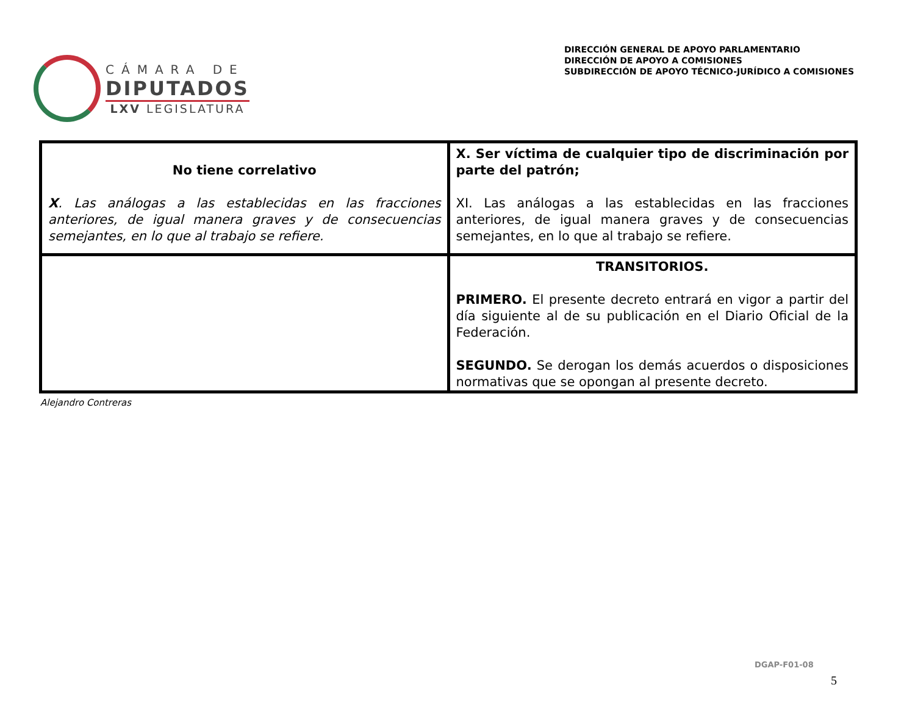CÁMARA DE
DIPUTADOS
LXV LEGISLATURA
DIRECCIÓN GENERAL DE APOYO PARLAMENTARIO
DIRECCIÓN DE APOYO A COMISIONES
SUBDIRECCIÓN DE APOYO TÉCNICO-JURÍDICO A COMISIONES
| No tiene correlativo X . Las análogas a las establecidas en las fracciones anteriores, de igual manera graves y de consecuencias semejantes, en lo que al trabajo se refiere. | X. Ser víctima de cualquier tipo de discriminación por parte del patrón; XI. Las análogas a las establecidas en las fracciones anteriores, de igual manera graves y de consecuencias semejantes, en lo que al trabajo se refiere. |
| | TRANSITORIOS. PRIMERO. El presente decreto entrará en vigor a partir del día siguiente al de su publicación en el Diario Oficial de la Federación. SEGUNDO. Se derogan los demás acuerdos o disposiciones normativas que se opongan al presente decreto. |
Alejandro Contreras
DGAP-F01-08
5